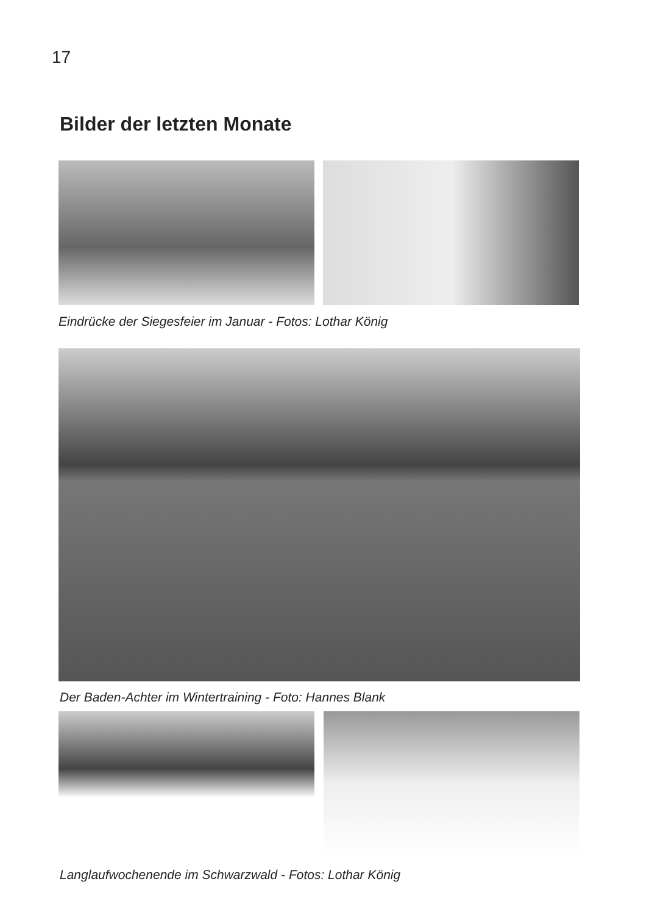17
Bilder der letzten Monate
Eindrücke der Siegesfeier im Januar - Fotos: Lothar König
Der Baden-Achter im Wintertraining - Foto: Hannes Blank
Langlaufwochenende im Schwarzwald - Fotos: Lothar König